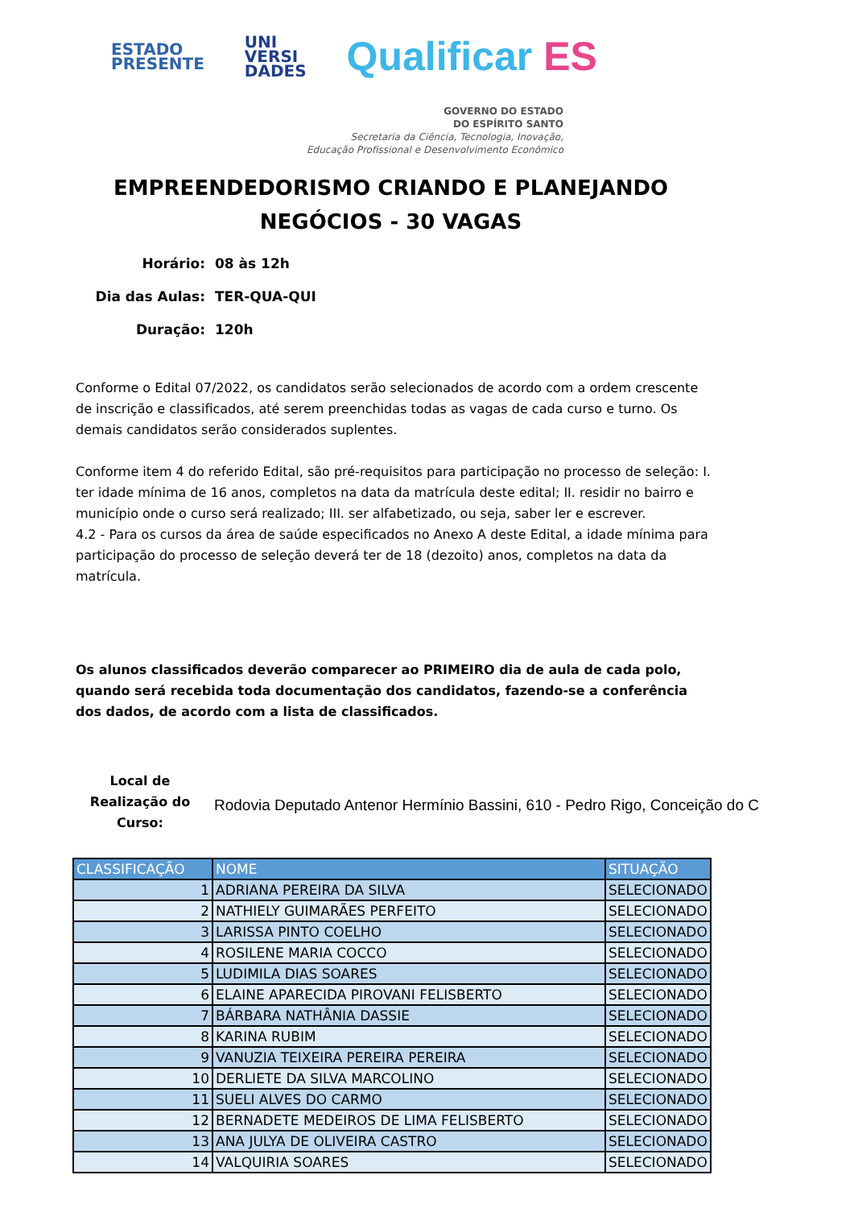ESTADO
PRESENTE
UNI
VERSI
DADES
Qualificar ES
GOVERNO DO ESTADO
DO ESPÍRITO SANTO
Secretaria da Ciência, Tecnologia, Inovação,
Educação Profissional e Desenvolvimento Econômico
EMPREENDEDORISMO CRIANDO E PLANEJANDO
NEGÓCIOS - 30 VAGAS
Horário: 08 às 12h
Dia das Aulas: TER-QUA-QUI
Duração: 120h
Conforme o Edital 07/2022, os candidatos serão selecionados de acordo com a ordem crescente de inscrição e classificados, até serem preenchidas todas as vagas de cada curso e turno. Os demais candidatos serão considerados suplentes.
Conforme item 4 do referido Edital, são pré-requisitos para participação no processo de seleção: I. ter idade mínima de 16 anos, completos na data da matrícula deste edital; II. residir no bairro e município onde o curso será realizado; III. ser alfabetizado, ou seja, saber ler e escrever.
4.2 - Para os cursos da área de saúde especificados no Anexo A deste Edital, a idade mínima para participação do processo de seleção deverá ter de 18 (dezoito) anos, completos na data da matrícula.
Os alunos classificados deverão comparecer ao PRIMEIRO dia de aula de cada polo, quando será recebida toda documentação dos candidatos, fazendo-se a conferência dos dados, de acordo com a lista de classificados.
Local de Realização do Curso:
Rodovia Deputado Antenor Hermínio Bassini, 610 - Pedro Rigo, Conceição do C
| CLASSIFICAÇÃO | NOME | SITUAÇÃO |
| --- | --- | --- |
| 1 | ADRIANA PEREIRA DA SILVA | SELECIONADO |
| 2 | NATHIELY GUIMARÃES PERFEITO | SELECIONADO |
| 3 | LARISSA PINTO COELHO | SELECIONADO |
| 4 | ROSILENE MARIA COCCO | SELECIONADO |
| 5 | LUDIMILA DIAS SOARES | SELECIONADO |
| 6 | ELAINE APARECIDA PIROVANI FELISBERTO | SELECIONADO |
| 7 | BÁRBARA NATHÂNIA DASSIE | SELECIONADO |
| 8 | KARINA RUBIM | SELECIONADO |
| 9 | VANUZIA TEIXEIRA PEREIRA PEREIRA | SELECIONADO |
| 10 | DERLIETE DA SILVA MARCOLINO | SELECIONADO |
| 11 | SUELI ALVES DO CARMO | SELECIONADO |
| 12 | BERNADETE MEDEIROS DE LIMA FELISBERTO | SELECIONADO |
| 13 | ANA JULYA DE OLIVEIRA CASTRO | SELECIONADO |
| 14 | VALQUIRIA SOARES | SELECIONADO |